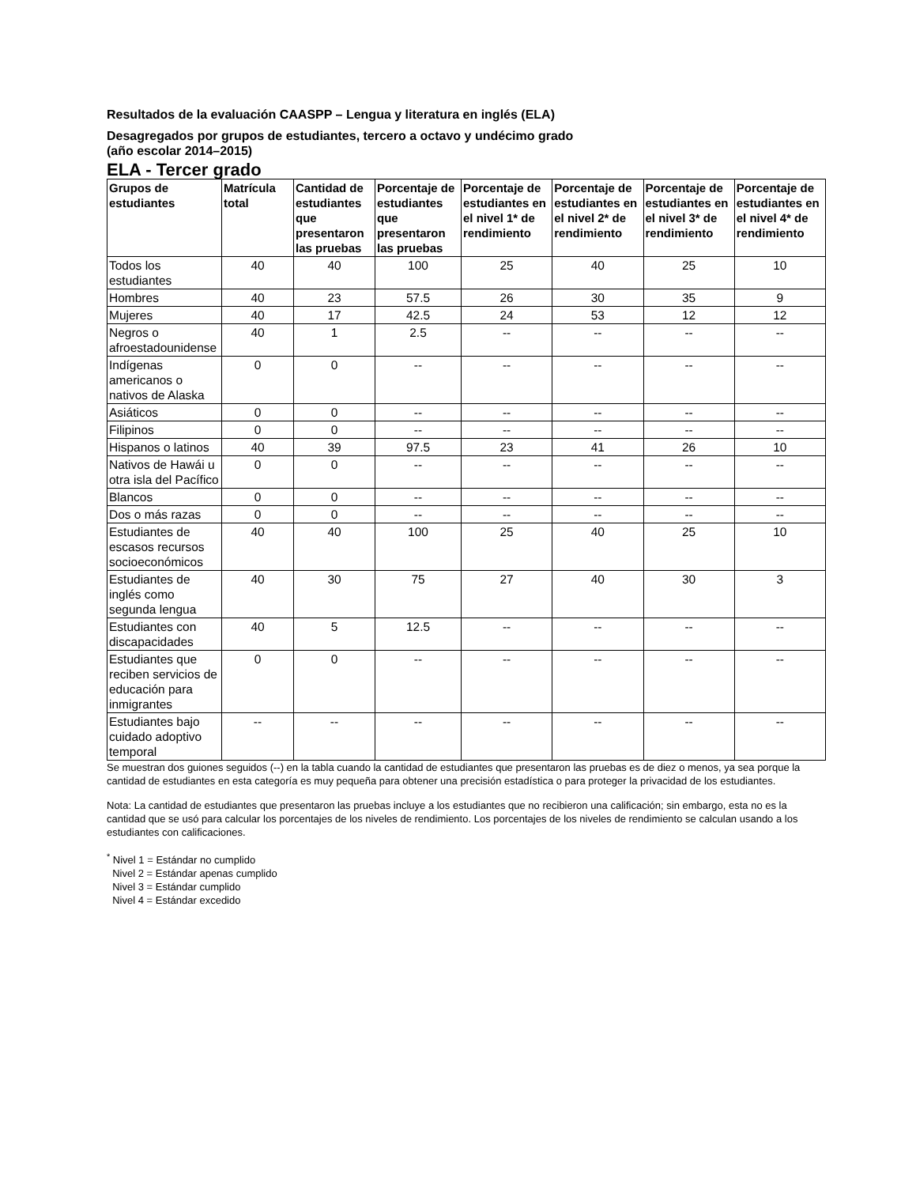Resultados de la evaluación CAASPP – Lengua y literatura en inglés (ELA)
Desagregados por grupos de estudiantes, tercero a octavo y undécimo grado
(año escolar 2014–2015)
ELA - Tercer grado
| Grupos de estudiantes | Matrícula total | Cantidad de estudiantes que presentaron las pruebas | Porcentaje de estudiantes que presentaron las pruebas | Porcentaje de estudiantes en el nivel 1* de rendimiento | Porcentaje de estudiantes en el nivel 2* de rendimiento | Porcentaje de estudiantes en el nivel 3* de rendimiento | Porcentaje de estudiantes en el nivel 4* de rendimiento |
| --- | --- | --- | --- | --- | --- | --- | --- |
| Todos los estudiantes | 40 | 40 | 100 | 25 | 40 | 25 | 10 |
| Hombres | 40 | 23 | 57.5 | 26 | 30 | 35 | 9 |
| Mujeres | 40 | 17 | 42.5 | 24 | 53 | 12 | 12 |
| Negros o afroestadounidense | 40 | 1 | 2.5 | -- | -- | -- | -- |
| Indígenas americanos o nativos de Alaska | 0 | 0 | -- | -- | -- | -- | -- |
| Asiáticos | 0 | 0 | -- | -- | -- | -- | -- |
| Filipinos | 0 | 0 | -- | -- | -- | -- | -- |
| Hispanos o latinos | 40 | 39 | 97.5 | 23 | 41 | 26 | 10 |
| Nativos de Hawái u otra isla del Pacífico | 0 | 0 | -- | -- | -- | -- | -- |
| Blancos | 0 | 0 | -- | -- | -- | -- | -- |
| Dos o más razas | 0 | 0 | -- | -- | -- | -- | -- |
| Estudiantes de escasos recursos socioeconómicos | 40 | 40 | 100 | 25 | 40 | 25 | 10 |
| Estudiantes de inglés como segunda lengua | 40 | 30 | 75 | 27 | 40 | 30 | 3 |
| Estudiantes con discapacidades | 40 | 5 | 12.5 | -- | -- | -- | -- |
| Estudiantes que reciben servicios de educación para inmigrantes | 0 | 0 | -- | -- | -- | -- | -- |
| Estudiantes bajo cuidado adoptivo temporal | -- | -- | -- | -- | -- | -- | -- |
Se muestran dos guiones seguidos (--) en la tabla cuando la cantidad de estudiantes que presentaron las pruebas es de diez o menos, ya sea porque la cantidad de estudiantes en esta categoría es muy pequeña para obtener una precisión estadística o para proteger la privacidad de los estudiantes.
Nota: La cantidad de estudiantes que presentaron las pruebas incluye a los estudiantes que no recibieron una calificación; sin embargo, esta no es la cantidad que se usó para calcular los porcentajes de los niveles de rendimiento. Los porcentajes de los niveles de rendimiento se calculan usando a los estudiantes con calificaciones.
<sup>*</sup> Nivel 1 = Estándar no cumplido
Nivel 2 = Estándar apenas cumplido
Nivel 3 = Estándar cumplido
Nivel 4 = Estándar excedido